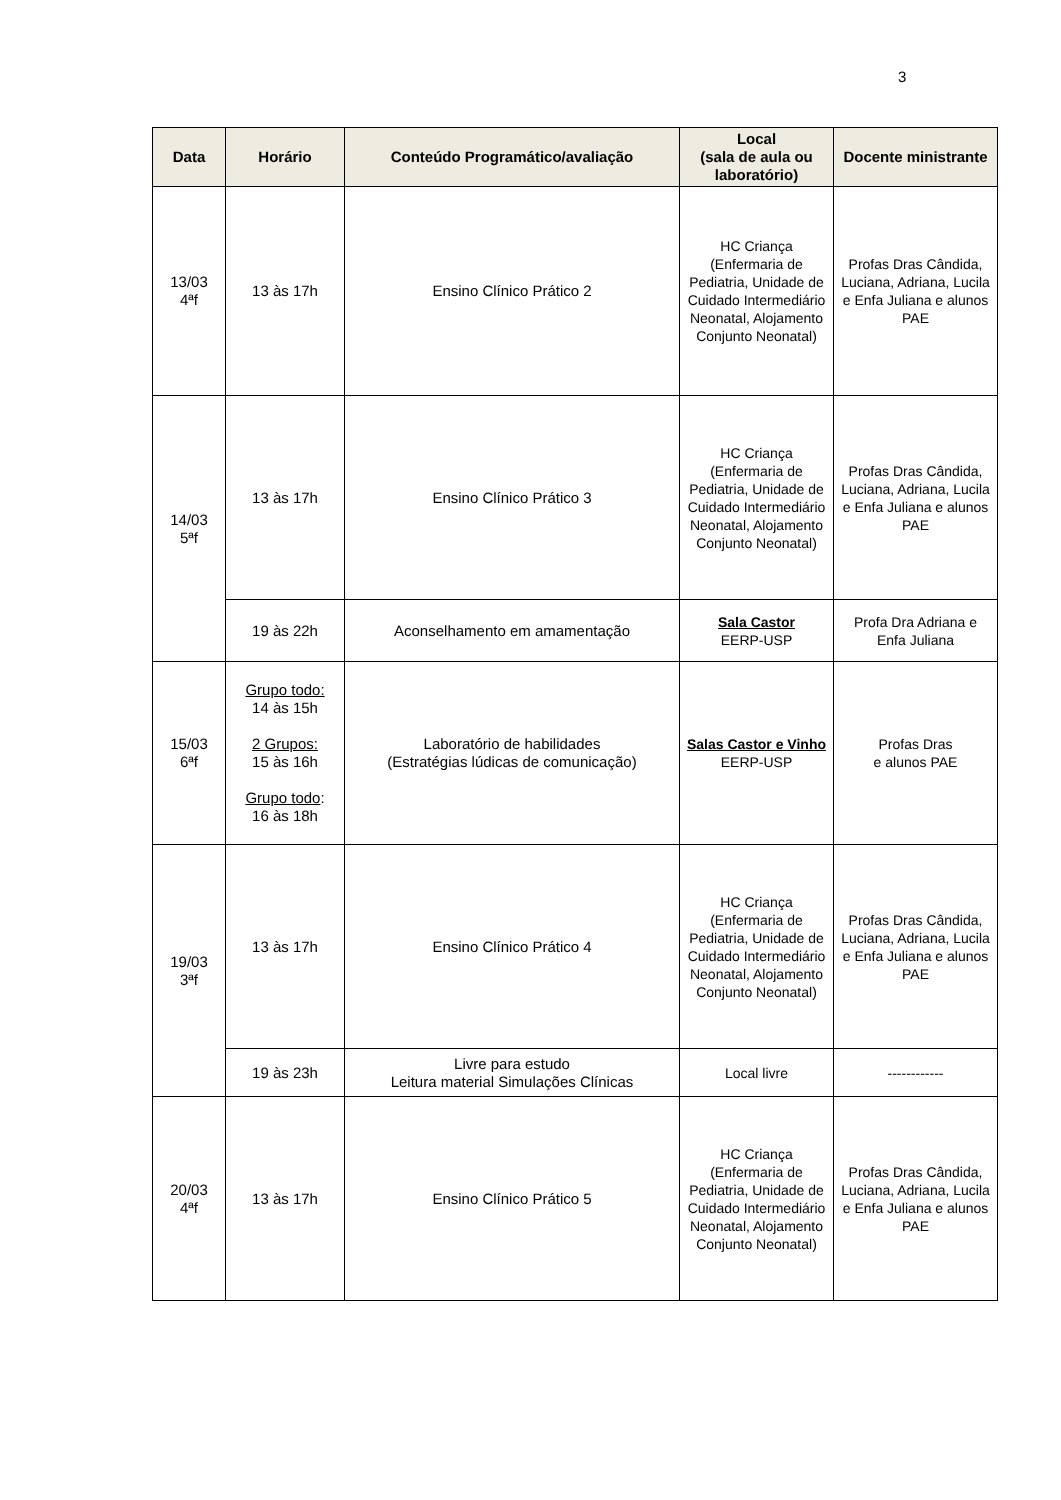3
| Data | Horário | Conteúdo Programático/avaliação | Local (sala de aula ou laboratório) | Docente ministrante |
| --- | --- | --- | --- | --- |
| 13/03 4ªf | 13 às 17h | Ensino Clínico Prático 2 | HC Criança (Enfermaria de Pediatria, Unidade de Cuidado Intermediário Neonatal, Alojamento Conjunto Neonatal) | Profas Dras Cândida, Luciana, Adriana, Lucila e Enfa Juliana e alunos PAE |
| 14/03 5ªf | 13 às 17h | Ensino Clínico Prático 3 | HC Criança (Enfermaria de Pediatria, Unidade de Cuidado Intermediário Neonatal, Alojamento Conjunto Neonatal) | Profas Dras Cândida, Luciana, Adriana, Lucila e Enfa Juliana e alunos PAE |
| | 19 às 22h | Aconselhamento em amamentação | Sala Castor EERP-USP | Profa Dra Adriana e Enfa Juliana |
| 15/03 6ªf | Grupo todo: 14 às 15h 2 Grupos: 15 às 16h Grupo todo : 16 às 18h | Laboratório de habilidades (Estratégias lúdicas de comunicação) | Salas Castor e Vinho EERP-USP | Profas Dras e alunos PAE |
| 19/03 3ªf | 13 às 17h | Ensino Clínico Prático 4 | HC Criança (Enfermaria de Pediatria, Unidade de Cuidado Intermediário Neonatal, Alojamento Conjunto Neonatal) | Profas Dras Cândida, Luciana, Adriana, Lucila e Enfa Juliana e alunos PAE |
| | 19 às 23h | Livre para estudo Leitura material Simulações Clínicas | Local livre | ------------ |
| 20/03 4ªf | 13 às 17h | Ensino Clínico Prático 5 | HC Criança (Enfermaria de Pediatria, Unidade de Cuidado Intermediário Neonatal, Alojamento Conjunto Neonatal) | Profas Dras Cândida, Luciana, Adriana, Lucila e Enfa Juliana e alunos PAE |